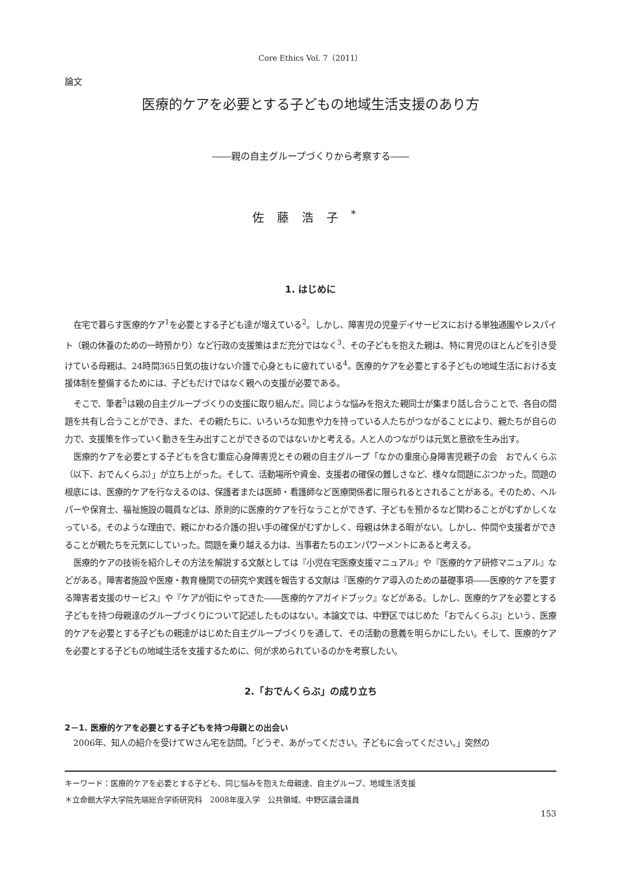Core Ethics Vol. 7（2011）
論文
医療的ケアを必要とする子どもの地域生活支援のあり方
――親の自主グループづくりから考察する――
佐藤浩子<sup>*</sup>
1. はじめに
在宅で暮らす医療的ケア<sup>1</sup>を必要とする子ども達が増えている<sup>2</sup>。しかし、障害児の児童デイサービスにおける単独通園やレスパイト（親の休養のための一時預かり）など行政の支援策はまだ充分ではなく<sup>3</sup>、その子どもを抱えた親は、特に育児のほとんどを引き受けている母親は、24時間365日気の抜けない介護で心身ともに疲れている<sup>4</sup>。医療的ケアを必要とする子どもの地域生活における支援体制を整備するためには、子どもだけではなく親への支援が必要である。
そこで、筆者<sup>5</sup>は親の自主グループづくりの支援に取り組んだ。同じような悩みを抱えた親同士が集まり話し合うことで、各自の問題を共有し合うことができ、また、その親たちに、いろいろな知恵や力を持っている人たちがつながることにより、親たちが自らの力で、支援策を作っていく動きを生み出すことができるのではないかと考える。人と人のつながりは元気と意欲を生み出す。
医療的ケアを必要とする子どもを含む重症心身障害児とその親の自主グループ「なかの重度心身障害児親子の会　おでんくらぶ（以下、おでんくらぶ）」が立ち上がった。そして、活動場所や資金、支援者の確保の難しさなど、様々な問題にぶつかった。問題の根底には、医療的ケアを行なえるのは、保護者または医師・看護師など医療関係者に限られるとされることがある。そのため、ヘルパーや保育士、福祉施設の職員などは、原則的に医療的ケアを行なうことができず、子どもを預かるなど関わることがむずかしくなっている。そのような理由で、親にかわる介護の担い手の確保がむずかしく、母親は休まる暇がない。しかし、仲間や支援者ができることが親たちを元気にしていった。問題を乗り越える力は、当事者たちのエンパワーメントにあると考える。
医療的ケアの技術を紹介しその方法を解説する文献としては『小児在宅医療支援マニュアル』や『医療的ケア研修マニュアル』などがある。障害者施設や医療・教育機関での研究や実践を報告する文献は『医療的ケア導入のための基礎事項――医療的ケアを要する障害者支援のサービス』や『ケアが街にやってきた――医療的ケアガイドブック』などがある。しかし、医療的ケアを必要とする子どもを持つ母親達のグループづくりについて記述したものはない。本論文では、中野区ではじめた「おでんくらぶ」という、医療的ケアを必要とする子どもの親達がはじめた自主グループづくりを通して、その活動の意義を明らかにしたい。そして、医療的ケアを必要とする子どもの地域生活を支援するために、何が求められているのかを考察したい。
2.「おでんくらぶ」の成り立ち
2－1. 医療的ケアを必要とする子どもを持つ母親との出会い
2006年、知人の紹介を受けてWさん宅を訪問。「どうぞ、あがってください。子どもに会ってください。」突然の
キーワード：医療的ケアを必要とする子ども、同じ悩みを抱えた母親達、自主グループ、地域生活支援
＊立命館大学大学院先端総合学術研究科　2008年度入学　公共領域、中野区議会議員
153